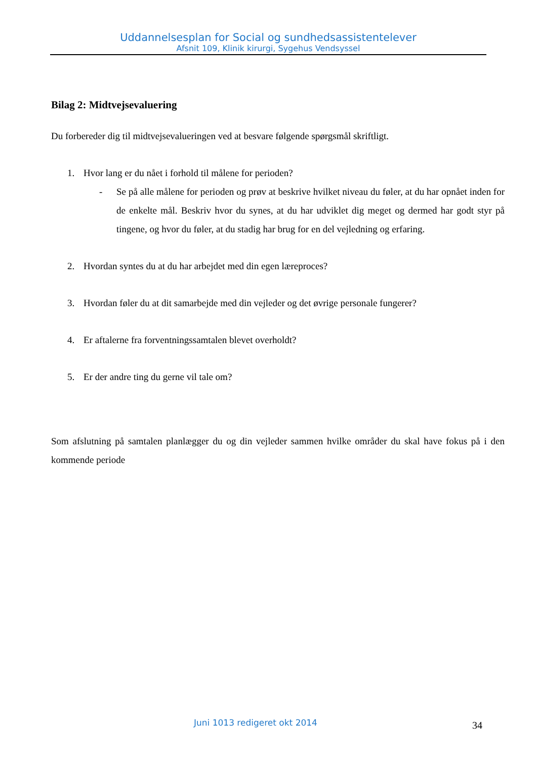Uddannelsesplan for Social og sundhedsassistentelever
Afsnit 109, Klinik kirurgi, Sygehus Vendsyssel
Bilag 2: Midtvejsevaluering
Du forbereder dig til midtvejsevalueringen ved at besvare følgende spørgsmål skriftligt.
1. Hvor lang er du nået i forhold til målene for perioden?
- Se på alle målene for perioden og prøv at beskrive hvilket niveau du føler, at du har opnået inden for de enkelte mål. Beskriv hvor du synes, at du har udviklet dig meget og dermed har godt styr på tingene, og hvor du føler, at du stadig har brug for en del vejledning og erfaring.
2. Hvordan syntes du at du har arbejdet med din egen læreproces?
3. Hvordan føler du at dit samarbejde med din vejleder og det øvrige personale fungerer?
4. Er aftalerne fra forventningssamtalen blevet overholdt?
5. Er der andre ting du gerne vil tale om?
Som afslutning på samtalen planlægger du og din vejleder sammen hvilke områder du skal have fokus på i den kommende periode
Juni 1013 redigeret okt 2014 34